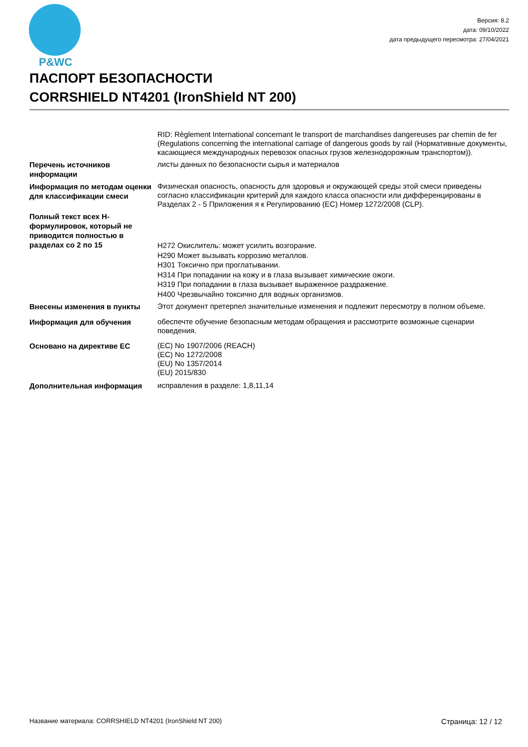P&WC
Версия: 8.2
дата: 09/10/2022
дата предыдущего пересмотра: 27/04/2021
ПАСПОРТ БЕЗОПАСНОСТИ
CORRSHIELD NT4201 (IronShield NT 200)
RID: Règlement International concernant le transport de marchandises dangereuses par chemin de fer (Regulations concerning the international carriage of dangerous goods by rail (Нормативные документы, касающиеся международных перевозок опасных грузов железнодорожным транспортом)).
Перечень источников информации
листы данных по безопасности сырья и материалов
Информация по методам оценки для классификации смеси
Физическая опасность, опасность для здоровья и окружающей среды этой смеси приведены согласно классификации критерий для каждого класса опасности или дифференцированы в Разделах 2 - 5 Приложения я к Регулированию (ЕС) Номер 1272/2008 (CLP).
Полный текст всех Н-формулировок, который не приводится полностью в разделах со 2 по 15
H272 Окислитель: может усилить возгорание.
H290 Может вызывать коррозию металлов.
H301 Токсично при проглатывании.
H314 При попадании на кожу и в глаза вызывает химические ожоги.
H319 При попадании в глаза вызывает выраженное раздражение.
H400 Чрезвычайно токсично для водных организмов.
Внесены изменения в пункты
Этот документ претерпел значительные изменения и подлежит пересмотру в полном объеме.
Информация для обучения
обеспечте обучение безопасным методам обращения и рассмотрите возможные сценарии поведения.
Основано на директиве ЕС
(EC) No 1907/2006 (REACH)
(EC) No 1272/2008
(EU) No 1357/2014
(EU) 2015/830
Дополнительная информация
исправления в разделе: 1,8,11,14
Название материала: CORRSHIELD NT4201 (IronShield NT 200) Страница: 12 / 12